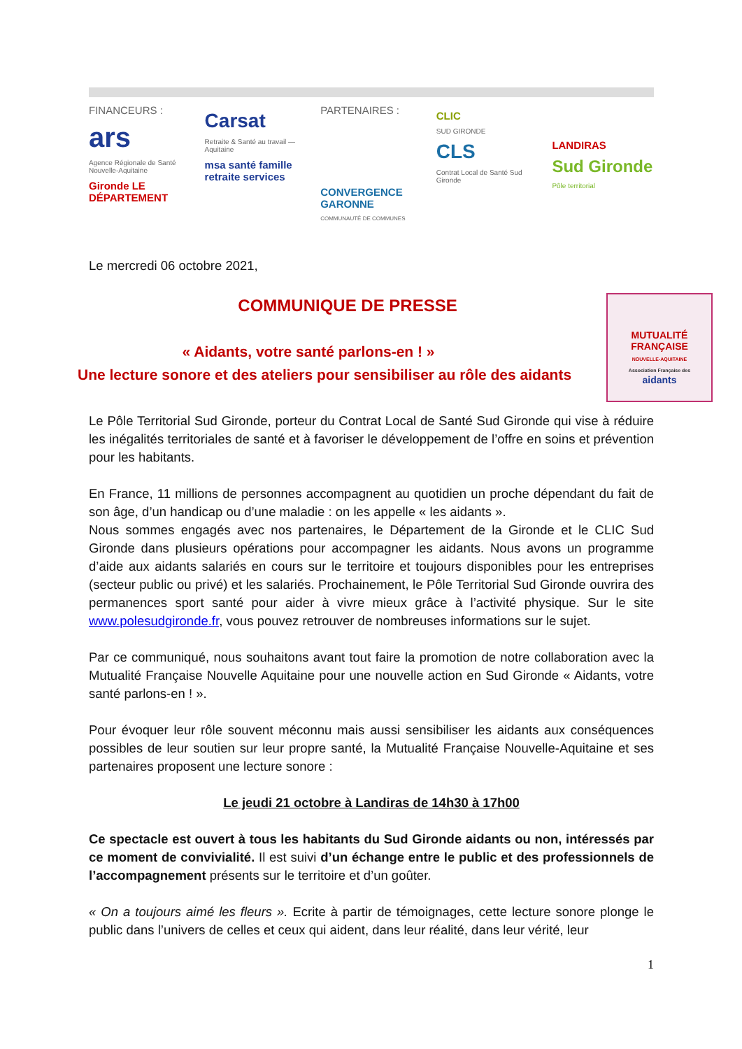FINANCEURS :
ars
Agence Régionale de Santé Nouvelle-Aquitaine
Gironde LE DÉPARTEMENT
Carsat
Retraite & Santé au travail — Aquitaine
msa santé famille retraite services
PARTENAIRES :
CONVERGENCE GARONNE
COMMUNAUTÉ DE COMMUNES
CLIC
SUD GIRONDE
CLS
Contrat Local de Santé Sud Gironde
LANDIRAS
Sud Gironde
Pôle territorial
Le mercredi 06 octobre 2021,
MUTUALITÉ FRANÇAISE
NOUVELLE-AQUITAINE
Association Française des
aidants
COMMUNIQUE DE PRESSE
« Aidants, votre santé parlons-en ! »
Une lecture sonore et des ateliers pour sensibiliser au rôle des aidants
Le Pôle Territorial Sud Gironde, porteur du Contrat Local de Santé Sud Gironde qui vise à réduire les inégalités territoriales de santé et à favoriser le développement de l’offre en soins et prévention pour les habitants.
En France, 11 millions de personnes accompagnent au quotidien un proche dépendant du fait de son âge, d’un handicap ou d’une maladie : on les appelle « les aidants ».
Nous sommes engagés avec nos partenaires, le Département de la Gironde et le CLIC Sud Gironde dans plusieurs opérations pour accompagner les aidants. Nous avons un programme d’aide aux aidants salariés en cours sur le territoire et toujours disponibles pour les entreprises (secteur public ou privé) et les salariés. Prochainement, le Pôle Territorial Sud Gironde ouvrira des permanences sport santé pour aider à vivre mieux grâce à l’activité physique. Sur le site www.polesudgironde.fr, vous pouvez retrouver de nombreuses informations sur le sujet.
Par ce communiqué, nous souhaitons avant tout faire la promotion de notre collaboration avec la Mutualité Française Nouvelle Aquitaine pour une nouvelle action en Sud Gironde « Aidants, votre santé parlons-en ! ».
Pour évoquer leur rôle souvent méconnu mais aussi sensibiliser les aidants aux conséquences possibles de leur soutien sur leur propre santé, la Mutualité Française Nouvelle-Aquitaine et ses partenaires proposent une lecture sonore :
Le jeudi 21 octobre à Landiras de 14h30 à 17h00
Ce spectacle est ouvert à tous les habitants du Sud Gironde aidants ou non, intéressés par ce moment de convivialité. Il est suivi d’un échange entre le public et des professionnels de l’accompagnement présents sur le territoire et d’un goûter.
« On a toujours aimé les fleurs ». Ecrite à partir de témoignages, cette lecture sonore plonge le public dans l’univers de celles et ceux qui aident, dans leur réalité, dans leur vérité, leur
1